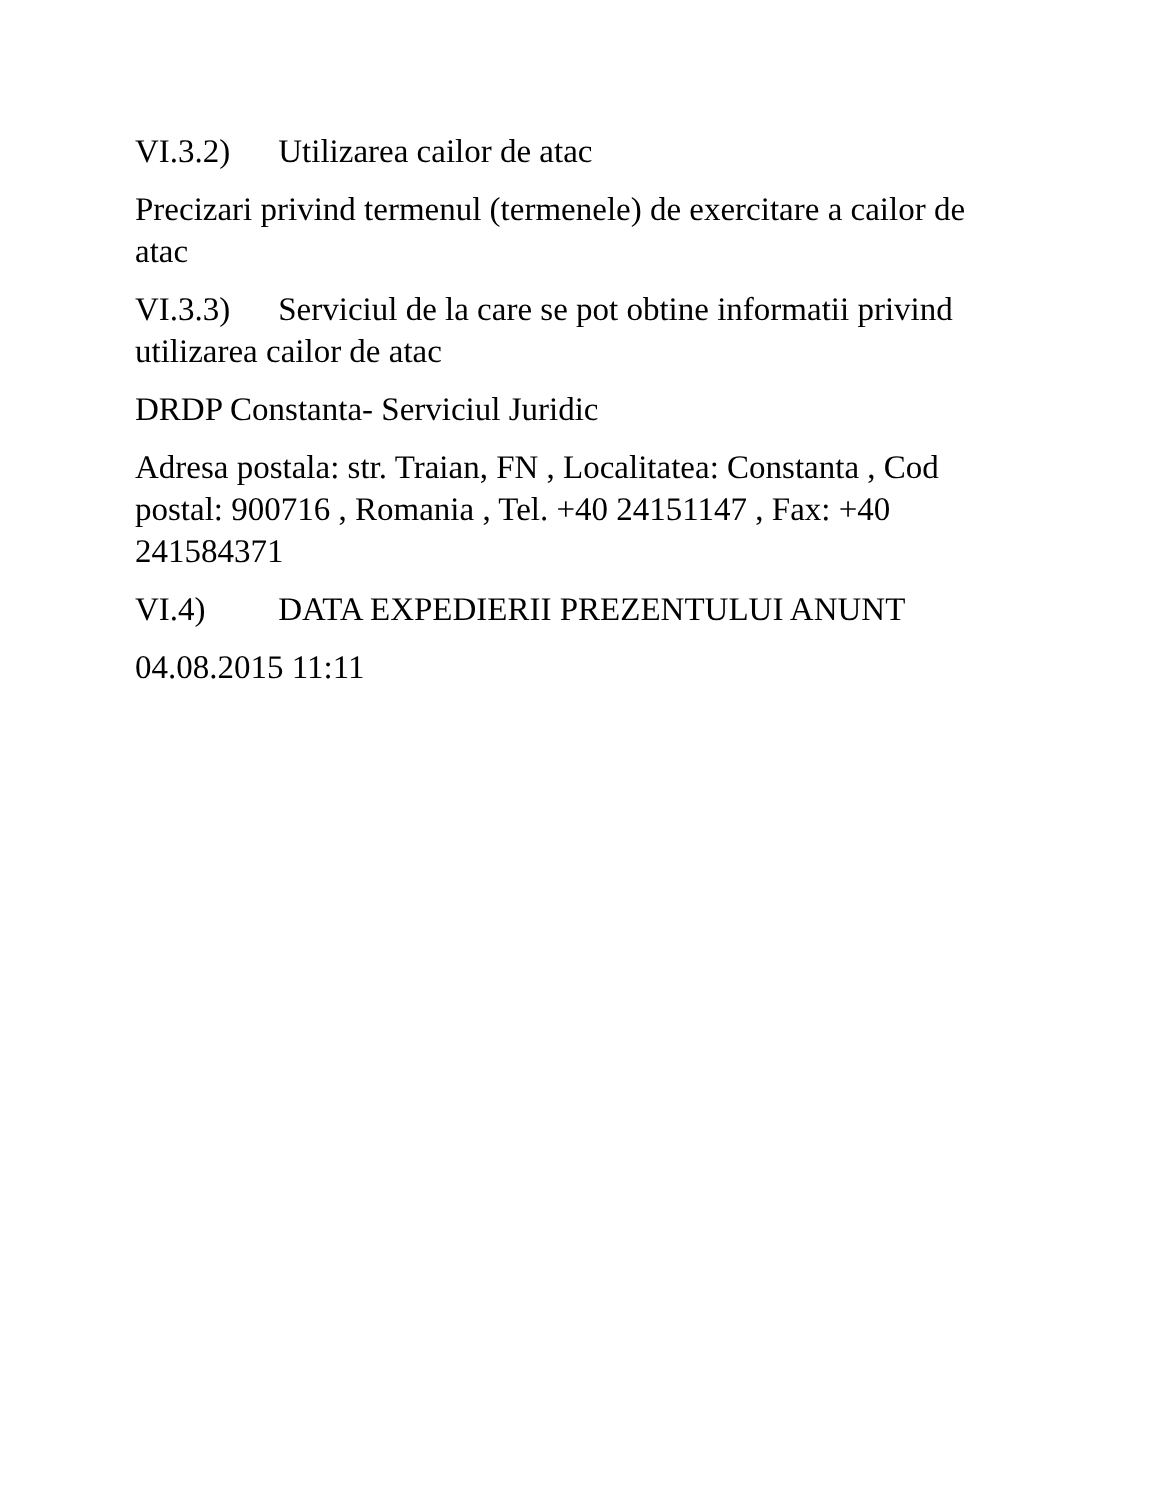VI.3.2) Utilizarea cailor de atac
Precizari privind termenul (termenele) de exercitare a cailor de atac
VI.3.3) Serviciul de la care se pot obtine informatii privind utilizarea cailor de atac
DRDP Constanta- Serviciul Juridic
Adresa postala: str. Traian, FN , Localitatea: Constanta , Cod postal: 900716 , Romania , Tel. +40 24151147 , Fax: +40 241584371
VI.4) DATA EXPEDIERII PREZENTULUI ANUNT
04.08.2015 11:11